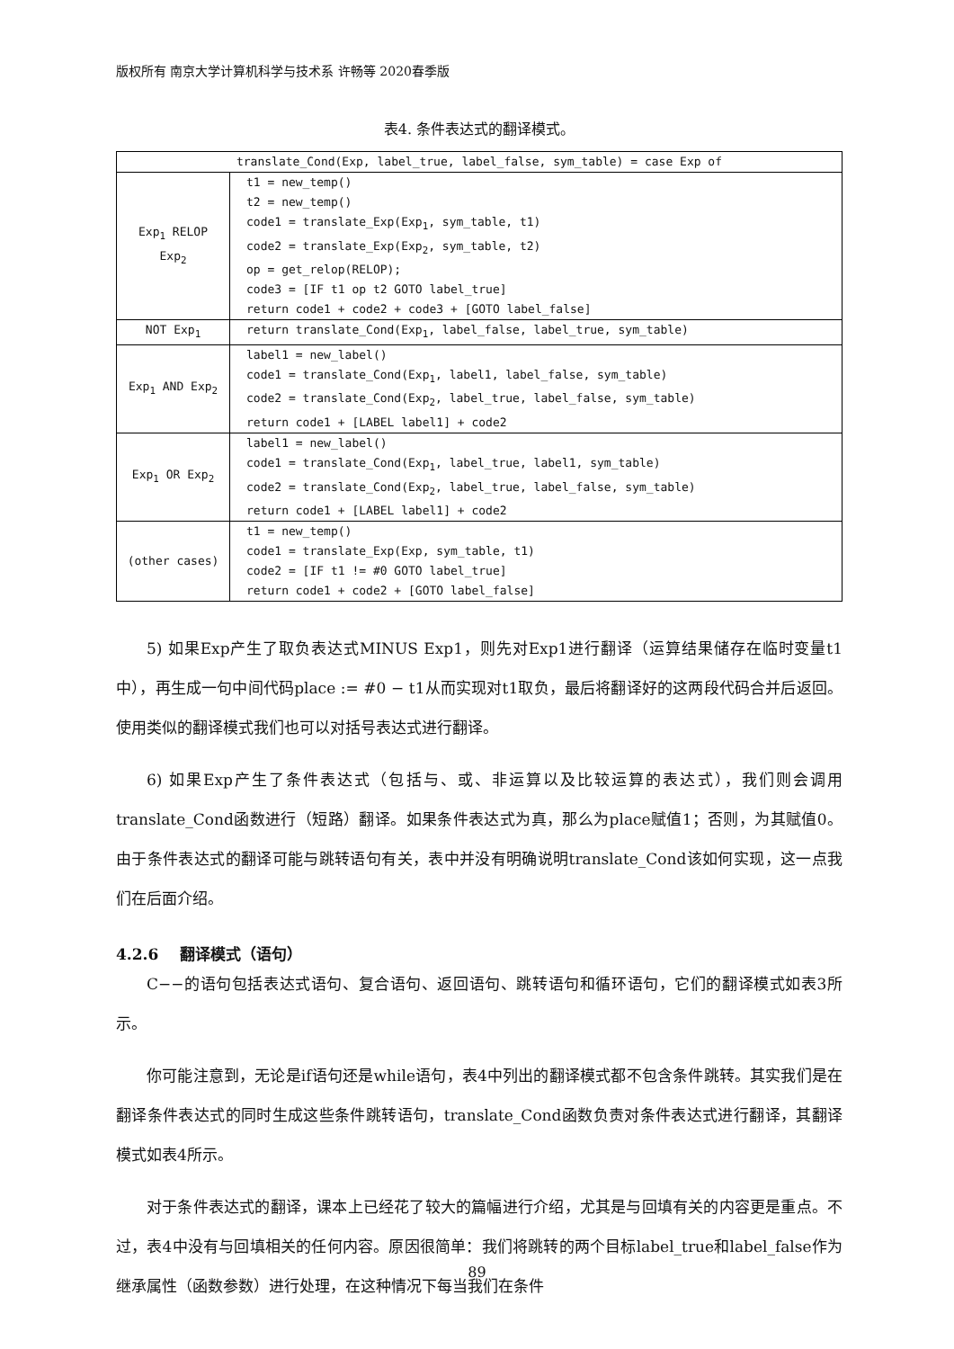版权所有 南京大学计算机科学与技术系 许畅等 2020春季版
表4. 条件表达式的翻译模式。
| translate_Cond(Exp, label_true, label_false, sym_table) = case Exp of | |
| Exp<sub>1</sub> RELOP Exp<sub>2</sub> | t1 = new_temp() t2 = new_temp() code1 = translate_Exp(Exp<sub>1</sub>, sym_table, t1) code2 = translate_Exp(Exp<sub>2</sub>, sym_table, t2) op = get_relop(RELOP); code3 = [IF t1 op t2 GOTO label_true] return code1 + code2 + code3 + [GOTO label_false] |
| NOT Exp<sub>1</sub> | return translate_Cond(Exp<sub>1</sub>, label_false, label_true, sym_table) |
| Exp<sub>1</sub> AND Exp<sub>2</sub> | label1 = new_label() code1 = translate_Cond(Exp<sub>1</sub>, label1, label_false, sym_table) code2 = translate_Cond(Exp<sub>2</sub>, label_true, label_false, sym_table) return code1 + [LABEL label1] + code2 |
| Exp<sub>1</sub> OR Exp<sub>2</sub> | label1 = new_label() code1 = translate_Cond(Exp<sub>1</sub>, label_true, label1, sym_table) code2 = translate_Cond(Exp<sub>2</sub>, label_true, label_false, sym_table) return code1 + [LABEL label1] + code2 |
| (other cases) | t1 = new_temp() code1 = translate_Exp(Exp, sym_table, t1) code2 = [IF t1 != #0 GOTO label_true] return code1 + code2 + [GOTO label_false] |
5) 如果Exp产生了取负表达式MINUS Exp1，则先对Exp1进行翻译（运算结果储存在临时变量t1中），再生成一句中间代码place := #0 − t1从而实现对t1取负，最后将翻译好的这两段代码合并后返回。使用类似的翻译模式我们也可以对括号表达式进行翻译。
6) 如果Exp产生了条件表达式（包括与、或、非运算以及比较运算的表达式），我们则会调用translate_Cond函数进行（短路）翻译。如果条件表达式为真，那么为place赋值1；否则，为其赋值0。由于条件表达式的翻译可能与跳转语句有关，表中并没有明确说明translate_Cond该如何实现，这一点我们在后面介绍。
4.2.6 翻译模式（语句）
C−−的语句包括表达式语句、复合语句、返回语句、跳转语句和循环语句，它们的翻译模式如表3所示。
你可能注意到，无论是if语句还是while语句，表4中列出的翻译模式都不包含条件跳转。其实我们是在翻译条件表达式的同时生成这些条件跳转语句，translate_Cond函数负责对条件表达式进行翻译，其翻译模式如表4所示。
对于条件表达式的翻译，课本上已经花了较大的篇幅进行介绍，尤其是与回填有关的内容更是重点。不过，表4中没有与回填相关的任何内容。原因很简单：我们将跳转的两个目标label_true和label_false作为继承属性（函数参数）进行处理，在这种情况下每当我们在条件
89